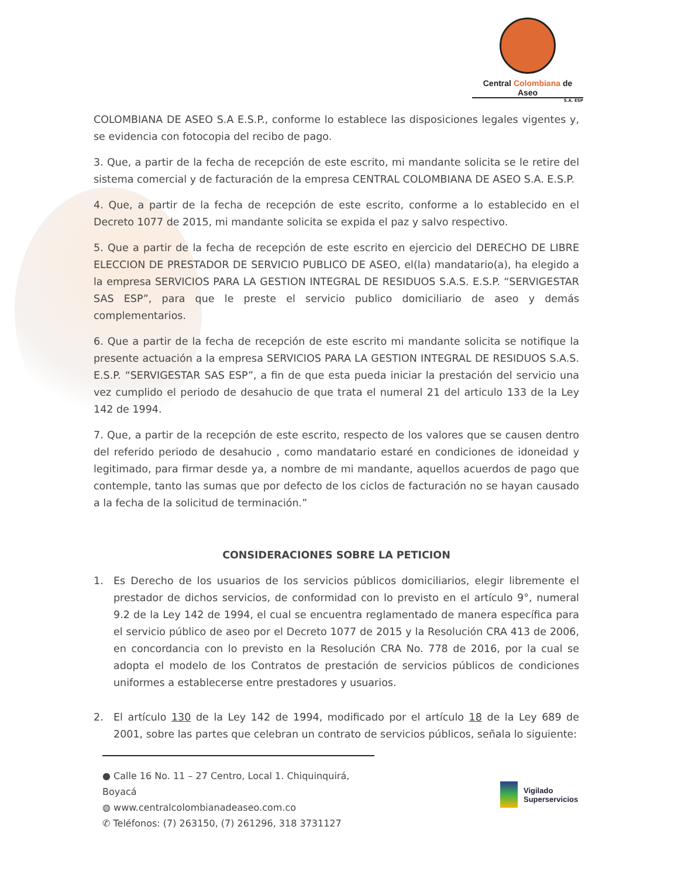Central Colombiana de Aseo
S.A. ESP
COLOMBIANA DE ASEO S.A E.S.P., conforme lo establece las disposiciones legales vigentes y, se evidencia con fotocopia del recibo de pago.
3. Que, a partir de la fecha de recepción de este escrito, mi mandante solicita se le retire del sistema comercial y de facturación de la empresa CENTRAL COLOMBIANA DE ASEO S.A. E.S.P.
4. Que, a partir de la fecha de recepción de este escrito, conforme a lo establecido en el Decreto 1077 de 2015, mi mandante solicita se expida el paz y salvo respectivo.
5. Que a partir de la fecha de recepción de este escrito en ejercicio del DERECHO DE LIBRE ELECCION DE PRESTADOR DE SERVICIO PUBLICO DE ASEO, el(la) mandatario(a), ha elegido a la empresa SERVICIOS PARA LA GESTION INTEGRAL DE RESIDUOS S.A.S. E.S.P. “SERVIGESTAR SAS ESP”, para que le preste el servicio publico domiciliario de aseo y demás complementarios.
6. Que a partir de la fecha de recepción de este escrito mi mandante solicita se notifique la presente actuación a la empresa SERVICIOS PARA LA GESTION INTEGRAL DE RESIDUOS S.A.S. E.S.P. “SERVIGESTAR SAS ESP”, a fin de que esta pueda iniciar la prestación del servicio una vez cumplido el periodo de desahucio de que trata el numeral 21 del articulo 133 de la Ley 142 de 1994.
7. Que, a partir de la recepción de este escrito, respecto de los valores que se causen dentro del referido periodo de desahucio , como mandatario estaré en condiciones de idoneidad y legitimado, para firmar desde ya, a nombre de mi mandante, aquellos acuerdos de pago que contemple, tanto las sumas que por defecto de los ciclos de facturación no se hayan causado a la fecha de la solicitud de terminación.”
CONSIDERACIONES SOBRE LA PETICION
1. Es Derecho de los usuarios de los servicios públicos domiciliarios, elegir libremente el prestador de dichos servicios, de conformidad con lo previsto en el artículo 9°, numeral 9.2 de la Ley 142 de 1994, el cual se encuentra reglamentado de manera específica para el servicio público de aseo por el Decreto 1077 de 2015 y la Resolución CRA 413 de 2006, en concordancia con lo previsto en la Resolución CRA No. 778 de 2016, por la cual se adopta el modelo de los Contratos de prestación de servicios públicos de condiciones uniformes a establecerse entre prestadores y usuarios.
2. El artículo 130 de la Ley 142 de 1994, modificado por el artículo 18 de la Ley 689 de 2001, sobre las partes que celebran un contrato de servicios públicos, señala lo siguiente:
● Calle 16 No. 11 – 27 Centro, Local 1. Chiquinquirá, Boyacá
◍ www.centralcolombianadeaseo.com.co
✆ Teléfonos: (7) 263150, (7) 261296, 318 3731127
Vigilado
Superservicios